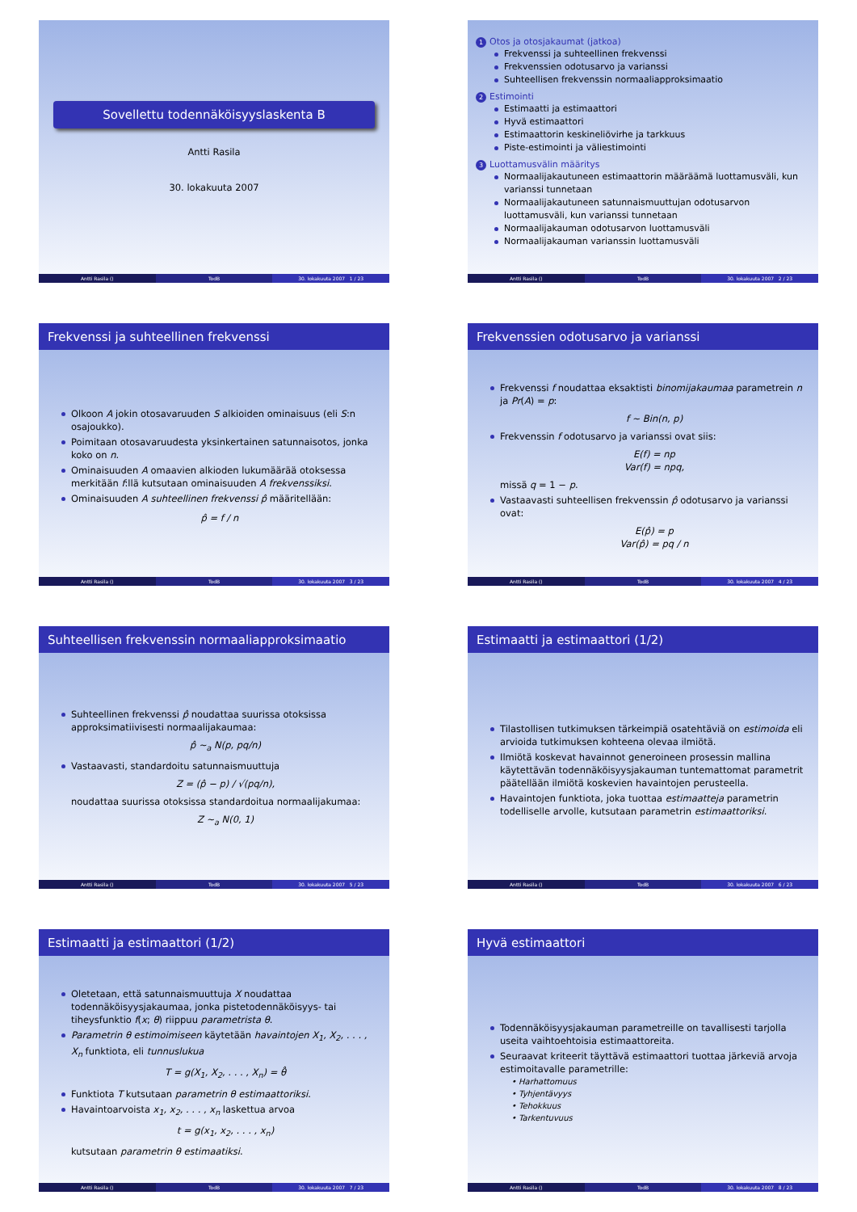Sovellettu todennäköisyyslaskenta B
Antti Rasila
30. lokakuuta 2007
Antti Rasila () TodB 30. lokakuuta 2007 1 / 23
1 Otos ja otosjakaumat (jatkoa)
Frekvenssi ja suhteellinen frekvenssi
Frekvenssien odotusarvo ja varianssi
Suhteellisen frekvenssin normaaliapproksimaatio
2 Estimointi
Estimaatti ja estimaattori
Hyvä estimaattori
Estimaattorin keskineliövirhe ja tarkkuus
Piste-estimointi ja väliestimointi
3 Luottamusvälin määritys
Normaalijakautuneen estimaattorin määräämä luottamusväli, kun varianssi tunnetaan
Normaalijakautuneen satunnaismuuttujan odotusarvon luottamusväli, kun varianssi tunnetaan
Normaalijakauman odotusarvon luottamusväli
Normaalijakauman varianssin luottamusväli
Antti Rasila () TodB 30. lokakuuta 2007 2 / 23
Frekvenssi ja suhteellinen frekvenssi
Olkoon A jokin otosavaruuden S alkioiden ominaisuus (eli S:n osajoukko).
Poimitaan otosavaruudesta yksinkertainen satunnaisotos, jonka koko on n.
Ominaisuuden A omaavien alkioden lukumäärää otoksessa merkitään f:llä kutsutaan ominaisuuden A frekvenssiksi.
Ominaisuuden A suhteellinen frekvenssi p̂ määritellään:
p̂ = f / n
Antti Rasila () TodB 30. lokakuuta 2007 3 / 23
Frekvenssien odotusarvo ja varianssi
Frekvenssi f noudattaa eksaktisti binomijakaumaa parametrein n ja Pr(A) = p:
f ∼ Bin(n, p)
Frekvenssin f odotusarvo ja varianssi ovat siis:
E(f) = np
Var(f) = npq,
missä q = 1 − p.
Vastaavasti suhteellisen frekvenssin p̂ odotusarvo ja varianssi ovat:
E(p̂) = p
Var(p̂) = pq / n
Antti Rasila () TodB 30. lokakuuta 2007 4 / 23
Suhteellisen frekvenssin normaaliapproksimaatio
Suhteellinen frekvenssi p̂ noudattaa suurissa otoksissa approksimatiivisesti normaalijakaumaa:
p̂ ∼<sub>a</sub> N(p, pq/n)
Vastaavasti, standardoitu satunnaismuuttuja
Z = (p̂ − p) / √(pq/n),
noudattaa suurissa otoksissa standardoitua normaalijakumaa:
Z ∼<sub>a</sub> N(0, 1)
Antti Rasila () TodB 30. lokakuuta 2007 5 / 23
Estimaatti ja estimaattori (1/2)
Tilastollisen tutkimuksen tärkeimpiä osatehtäviä on estimoida eli arvioida tutkimuksen kohteena olevaa ilmiötä.
Ilmiötä koskevat havainnot generoineen prosessin mallina käytettävän todennäköisyysjakauman tuntemattomat parametrit päätellään ilmiötä koskevien havaintojen perusteella.
Havaintojen funktiota, joka tuottaa estimaatteja parametrin todelliselle arvolle, kutsutaan parametrin estimaattoriksi.
Antti Rasila () TodB 30. lokakuuta 2007 6 / 23
Estimaatti ja estimaattori (1/2)
Oletetaan, että satunnaismuuttuja X noudattaa todennäköisyysjakaumaa, jonka pistetodennäköisyys- tai tiheysfunktio f(x; θ) riippuu parametrista θ.
Parametrin θ estimoimiseen käytetään havaintojen X<sub>1</sub>, X<sub>2</sub>, . . . , X<sub>n</sub> funktiota, eli tunnuslukua
T = g(X<sub>1</sub>, X<sub>2</sub>, . . . , X<sub>n</sub>) = θ̂
Funktiota T kutsutaan parametrin θ estimaattoriksi.
Havaintoarvoista x<sub>1</sub>, x<sub>2</sub>, . . . , x<sub>n</sub> laskettua arvoa
t = g(x<sub>1</sub>, x<sub>2</sub>, . . . , x<sub>n</sub>)
kutsutaan parametrin θ estimaatiksi.
Antti Rasila () TodB 30. lokakuuta 2007 7 / 23
Hyvä estimaattori
Todennäköisyysjakauman parametreille on tavallisesti tarjolla useita vaihtoehtoisia estimaattoreita.
Seuraavat kriteerit täyttävä estimaattori tuottaa järkeviä arvoja estimoitavalle parametrille:
• Harhattomuus
• Tyhjentävyys
• Tehokkuus
• Tarkentuvuus
Antti Rasila () TodB 30. lokakuuta 2007 8 / 23